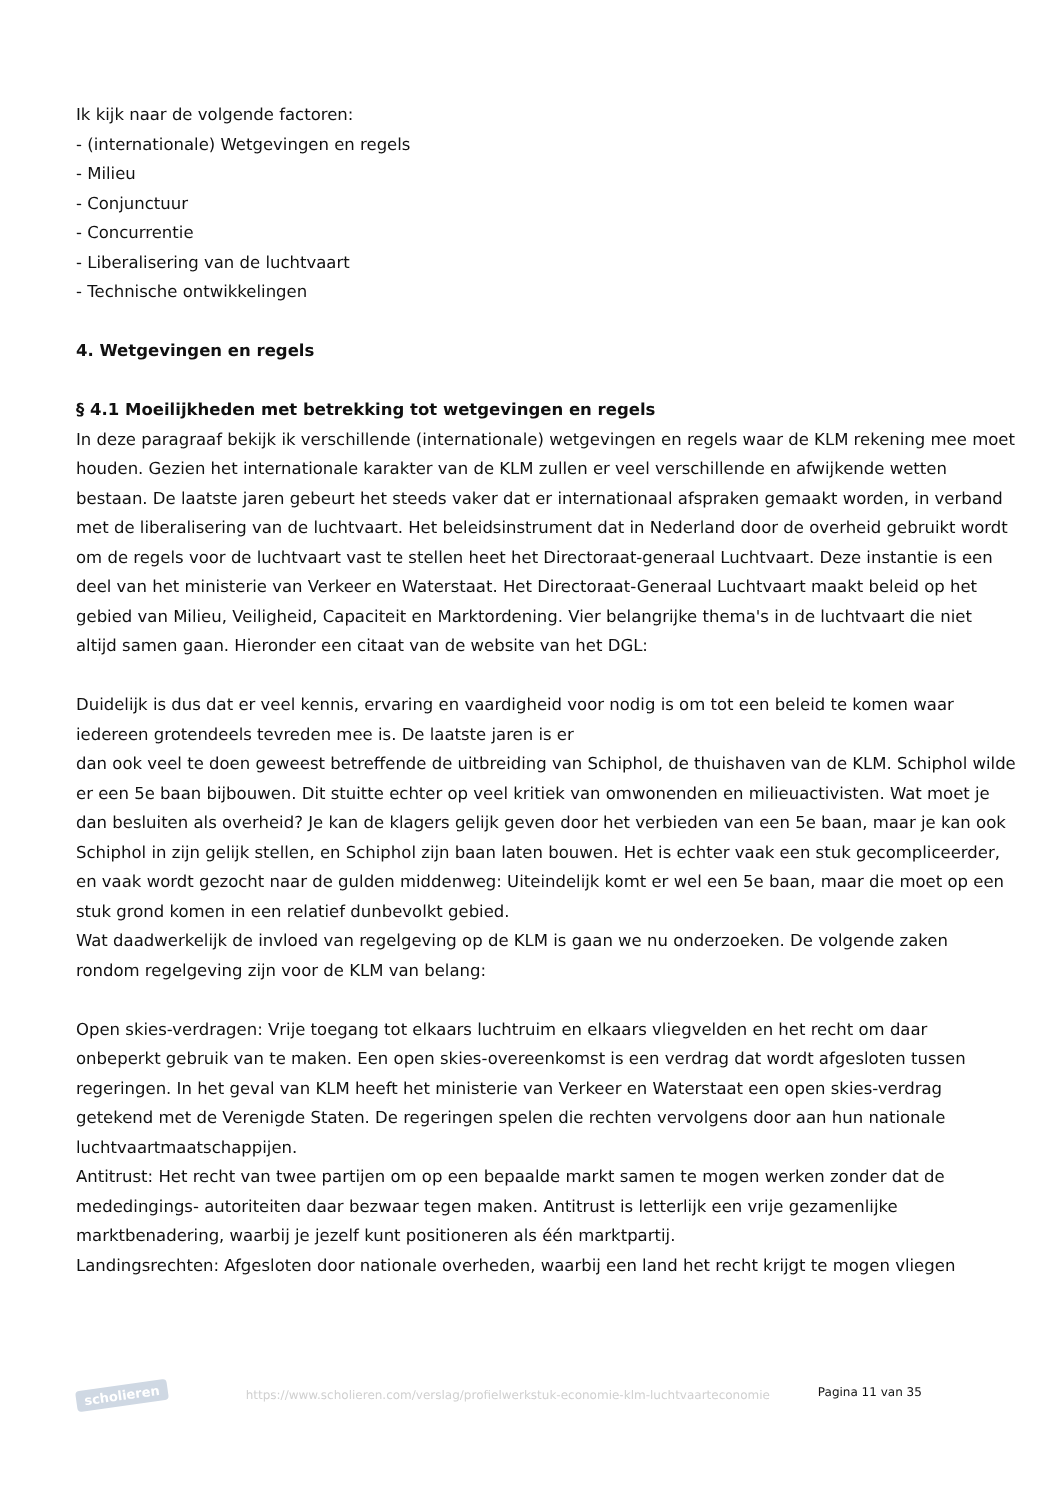Ik kijk naar de volgende factoren:
- (internationale) Wetgevingen en regels
- Milieu
- Conjunctuur
- Concurrentie
- Liberalisering van de luchtvaart
- Technische ontwikkelingen
4. Wetgevingen en regels
§ 4.1 Moeilijkheden met betrekking tot wetgevingen en regels
In deze paragraaf bekijk ik verschillende (internationale) wetgevingen en regels waar de KLM rekening mee moet houden. Gezien het internationale karakter van de KLM zullen er veel verschillende en afwijkende wetten bestaan. De laatste jaren gebeurt het steeds vaker dat er internationaal afspraken gemaakt worden, in verband met de liberalisering van de luchtvaart. Het beleidsinstrument dat in Nederland door de overheid gebruikt wordt om de regels voor de luchtvaart vast te stellen heet het Directoraat-generaal Luchtvaart. Deze instantie is een deel van het ministerie van Verkeer en Waterstaat. Het Directoraat-Generaal Luchtvaart maakt beleid op het gebied van Milieu, Veiligheid, Capaciteit en Marktordening. Vier belangrijke thema's in de luchtvaart die niet altijd samen gaan. Hieronder een citaat van de website van het DGL:
Duidelijk is dus dat er veel kennis, ervaring en vaardigheid voor nodig is om tot een beleid te komen waar iedereen grotendeels tevreden mee is. De laatste jaren is er
dan ook veel te doen geweest betreffende de uitbreiding van Schiphol, de thuishaven van de KLM. Schiphol wilde er een 5e baan bijbouwen. Dit stuitte echter op veel kritiek van omwonenden en milieuactivisten. Wat moet je dan besluiten als overheid? Je kan de klagers gelijk geven door het verbieden van een 5e baan, maar je kan ook Schiphol in zijn gelijk stellen, en Schiphol zijn baan laten bouwen. Het is echter vaak een stuk gecompliceerder, en vaak wordt gezocht naar de gulden middenweg: Uiteindelijk komt er wel een 5e baan, maar die moet op een stuk grond komen in een relatief dunbevolkt gebied.
Wat daadwerkelijk de invloed van regelgeving op de KLM is gaan we nu onderzoeken. De volgende zaken rondom regelgeving zijn voor de KLM van belang:
Open skies-verdragen: Vrije toegang tot elkaars luchtruim en elkaars vliegvelden en het recht om daar onbeperkt gebruik van te maken. Een open skies-overeenkomst is een verdrag dat wordt afgesloten tussen regeringen. In het geval van KLM heeft het ministerie van Verkeer en Waterstaat een open skies-verdrag getekend met de Verenigde Staten. De regeringen spelen die rechten vervolgens door aan hun nationale luchtvaartmaatschappijen.
Antitrust: Het recht van twee partijen om op een bepaalde markt samen te mogen werken zonder dat de mededingings- autoriteiten daar bezwaar tegen maken. Antitrust is letterlijk een vrije gezamenlijke marktbenadering, waarbij je jezelf kunt positioneren als één marktpartij.
Landingsrechten: Afgesloten door nationale overheden, waarbij een land het recht krijgt te mogen vliegen
scholieren
https://www.scholieren.com/verslag/profielwerkstuk-economie-klm-luchtvaarteconomie
Pagina 11 van 35